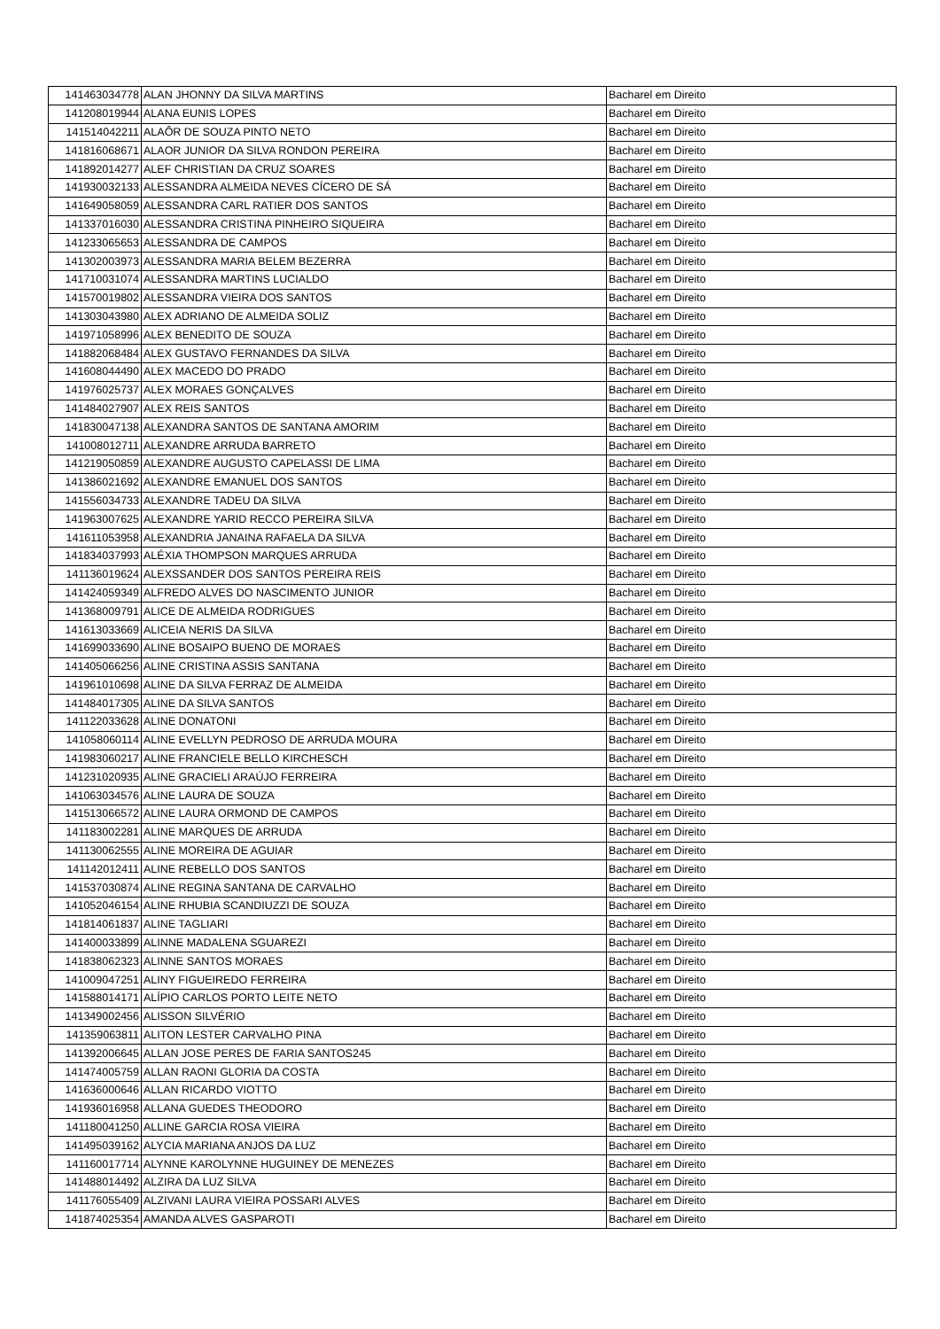| 141463034778 | ALAN JHONNY DA SILVA MARTINS | Bacharel em Direito |
| 141208019944 | ALANA EUNIS LOPES | Bacharel em Direito |
| 141514042211 | ALAÔR DE SOUZA PINTO NETO | Bacharel em Direito |
| 141816068671 | ALAOR JUNIOR DA SILVA RONDON PEREIRA | Bacharel em Direito |
| 141892014277 | ALEF CHRISTIAN DA CRUZ SOARES | Bacharel em Direito |
| 141930032133 | ALESSANDRA ALMEIDA NEVES CÍCERO DE SÁ | Bacharel em Direito |
| 141649058059 | ALESSANDRA CARL RATIER DOS SANTOS | Bacharel em Direito |
| 141337016030 | ALESSANDRA CRISTINA PINHEIRO SIQUEIRA | Bacharel em Direito |
| 141233065653 | ALESSANDRA DE CAMPOS | Bacharel em Direito |
| 141302003973 | ALESSANDRA MARIA BELEM BEZERRA | Bacharel em Direito |
| 141710031074 | ALESSANDRA MARTINS LUCIALDO | Bacharel em Direito |
| 141570019802 | ALESSANDRA VIEIRA DOS SANTOS | Bacharel em Direito |
| 141303043980 | ALEX ADRIANO DE ALMEIDA SOLIZ | Bacharel em Direito |
| 141971058996 | ALEX BENEDITO DE SOUZA | Bacharel em Direito |
| 141882068484 | ALEX GUSTAVO FERNANDES DA SILVA | Bacharel em Direito |
| 141608044490 | ALEX MACEDO DO PRADO | Bacharel em Direito |
| 141976025737 | ALEX MORAES GONÇALVES | Bacharel em Direito |
| 141484027907 | ALEX REIS SANTOS | Bacharel em Direito |
| 141830047138 | ALEXANDRA SANTOS DE SANTANA AMORIM | Bacharel em Direito |
| 141008012711 | ALEXANDRE ARRUDA BARRETO | Bacharel em Direito |
| 141219050859 | ALEXANDRE AUGUSTO CAPELASSI DE LIMA | Bacharel em Direito |
| 141386021692 | ALEXANDRE EMANUEL DOS SANTOS | Bacharel em Direito |
| 141556034733 | ALEXANDRE TADEU DA SILVA | Bacharel em Direito |
| 141963007625 | ALEXANDRE YARID RECCO PEREIRA SILVA | Bacharel em Direito |
| 141611053958 | ALEXANDRIA JANAINA RAFAELA DA SILVA | Bacharel em Direito |
| 141834037993 | ALÉXIA THOMPSON MARQUES ARRUDA | Bacharel em Direito |
| 141136019624 | ALEXSSANDER DOS SANTOS PEREIRA REIS | Bacharel em Direito |
| 141424059349 | ALFREDO ALVES DO NASCIMENTO JUNIOR | Bacharel em Direito |
| 141368009791 | ALICE DE ALMEIDA RODRIGUES | Bacharel em Direito |
| 141613033669 | ALICEIA NERIS DA SILVA | Bacharel em Direito |
| 141699033690 | ALINE BOSAIPO BUENO DE MORAES | Bacharel em Direito |
| 141405066256 | ALINE CRISTINA ASSIS SANTANA | Bacharel em Direito |
| 141961010698 | ALINE DA SILVA FERRAZ DE ALMEIDA | Bacharel em Direito |
| 141484017305 | ALINE DA SILVA SANTOS | Bacharel em Direito |
| 141122033628 | ALINE DONATONI | Bacharel em Direito |
| 141058060114 | ALINE EVELLYN PEDROSO DE ARRUDA MOURA | Bacharel em Direito |
| 141983060217 | ALINE FRANCIELE BELLO KIRCHESCH | Bacharel em Direito |
| 141231020935 | ALINE GRACIELI ARAÚJO FERREIRA | Bacharel em Direito |
| 141063034576 | ALINE LAURA DE SOUZA | Bacharel em Direito |
| 141513066572 | ALINE LAURA ORMOND DE CAMPOS | Bacharel em Direito |
| 141183002281 | ALINE MARQUES DE ARRUDA | Bacharel em Direito |
| 141130062555 | ALINE MOREIRA DE AGUIAR | Bacharel em Direito |
| 141142012411 | ALINE REBELLO DOS SANTOS | Bacharel em Direito |
| 141537030874 | ALINE REGINA SANTANA DE CARVALHO | Bacharel em Direito |
| 141052046154 | ALINE RHUBIA SCANDIUZZI DE SOUZA | Bacharel em Direito |
| 141814061837 | ALINE TAGLIARI | Bacharel em Direito |
| 141400033899 | ALINNE MADALENA SGUAREZI | Bacharel em Direito |
| 141838062323 | ALINNE SANTOS MORAES | Bacharel em Direito |
| 141009047251 | ALINY FIGUEIREDO FERREIRA | Bacharel em Direito |
| 141588014171 | ALÍPIO CARLOS PORTO LEITE NETO | Bacharel em Direito |
| 141349002456 | ALISSON SILVÉRIO | Bacharel em Direito |
| 141359063811 | ALITON LESTER CARVALHO PINA | Bacharel em Direito |
| 141392006645 | ALLAN JOSE PERES DE FARIA SANTOS245 | Bacharel em Direito |
| 141474005759 | ALLAN RAONI GLORIA DA COSTA | Bacharel em Direito |
| 141636000646 | ALLAN RICARDO VIOTTO | Bacharel em Direito |
| 141936016958 | ALLANA GUEDES THEODORO | Bacharel em Direito |
| 141180041250 | ALLINE GARCIA ROSA VIEIRA | Bacharel em Direito |
| 141495039162 | ALYCIA MARIANA ANJOS DA LUZ | Bacharel em Direito |
| 141160017714 | ALYNNE KAROLYNNE HUGUINEY DE MENEZES | Bacharel em Direito |
| 141488014492 | ALZIRA DA LUZ SILVA | Bacharel em Direito |
| 141176055409 | ALZIVANI LAURA VIEIRA POSSARI ALVES | Bacharel em Direito |
| 141874025354 | AMANDA ALVES GASPAROTI | Bacharel em Direito |